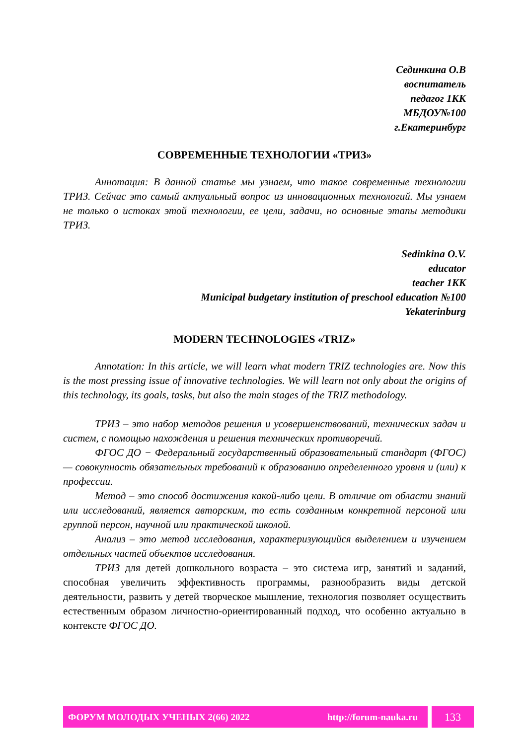Сединкина О.В
воспитатель
педагог 1КК
МБДОУ№100
г.Екатеринбург
СОВРЕМЕННЫЕ ТЕХНОЛОГИИ «ТРИЗ»
Аннотация: В данной статье мы узнаем, что такое современные технологии ТРИЗ. Сейчас это самый актуальный вопрос из инновационных технологий. Мы узнаем не только о истоках этой технологии, ее цели, задачи, но основные этапы методики ТРИЗ.
Sedinkina O.V.
educator
teacher 1KK
Municipal budgetary institution of preschool education №100
Yekaterinburg
MODERN TECHNOLOGIES «TRIZ»
Annotation: In this article, we will learn what modern TRIZ technologies are. Now this is the most pressing issue of innovative technologies. We will learn not only about the origins of this technology, its goals, tasks, but also the main stages of the TRIZ methodology.
ТРИЗ – это набор методов решения и усовершенствований, технических задач и систем, с помощью нахождения и решения технических противоречий.
ФГОС ДО − Федеральный государственный образовательный стандарт (ФГОС) — совокупность обязательных требований к образованию определенного уровня и (или) к профессии.
Метод – это способ достижения какой-либо цели. В отличие от области знаний или исследований, является авторским, то есть созданным конкретной персоной или группой персон, научной или практической школой.
Анализ – это метод исследования, характеризующийся выделением и изучением отдельных частей объектов исследования.
ТРИЗ для детей дошкольного возраста – это система игр, занятий и заданий, способная увеличить эффективность программы, разнообразить виды детской деятельности, развить у детей творческое мышление, технология позволяет осуществить естественным образом личностно-ориентированный подход, что особенно актуально в контексте ФГОС ДО.
ФОРУМ МОЛОДЫХ УЧЕНЫХ 2(66) 2022 http://forum-nauka.ru
133